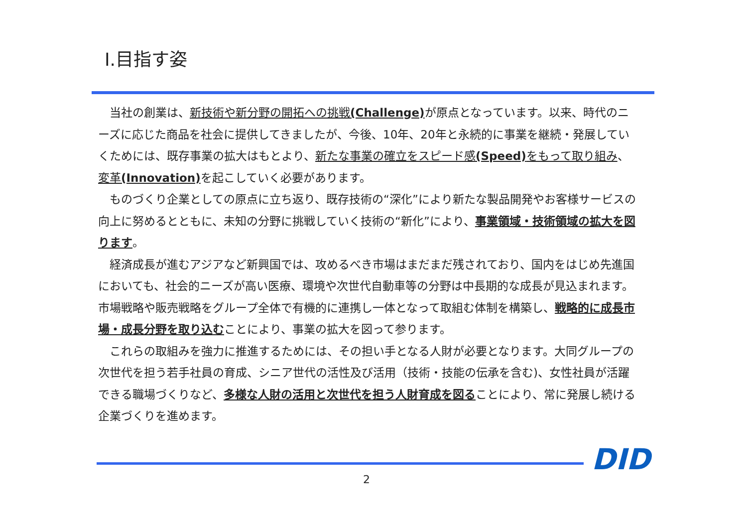Ⅰ.目指す姿
当社の創業は、新技術や新分野の開拓への挑戦(Challenge) が原点となっています。以来、時代のニーズに応じた商品を社会に提供してきましたが、今後、10年、20年と永続的に事業を継続・発展していくためには、既存事業の拡大はもとより、新たな事業の確立をスピード感(Speed) をもって取り組み、変革(Innovation) を起こしていく必要があります。
ものづくり企業としての原点に立ち返り、既存技術の“深化”により新たな製品開発やお客様サービスの向上に努めるとともに、未知の分野に挑戦していく技術の“新化”により、事業領域・技術領域の拡大を図ります。
経済成長が進むアジアなど新興国では、攻めるべき市場はまだまだ残されており、国内をはじめ先進国においても、社会的ニーズが高い医療、環境や次世代自動車等の分野は中長期的な成長が見込まれます。市場戦略や販売戦略をグループ全体で有機的に連携し一体となって取組む体制を構築し、戦略的に成長市場・成長分野を取り込むことにより、事業の拡大を図って参ります。
これらの取組みを強力に推進するためには、その担い手となる人財が必要となります。大同グループの次世代を担う若手社員の育成、シニア世代の活性及び活用（技術・技能の伝承を含む)、女性社員が活躍できる職場づくりなど、多様な人財の活用と次世代を担う人財育成を図ることにより、常に発展し続ける企業づくりを進めます。
DID
2